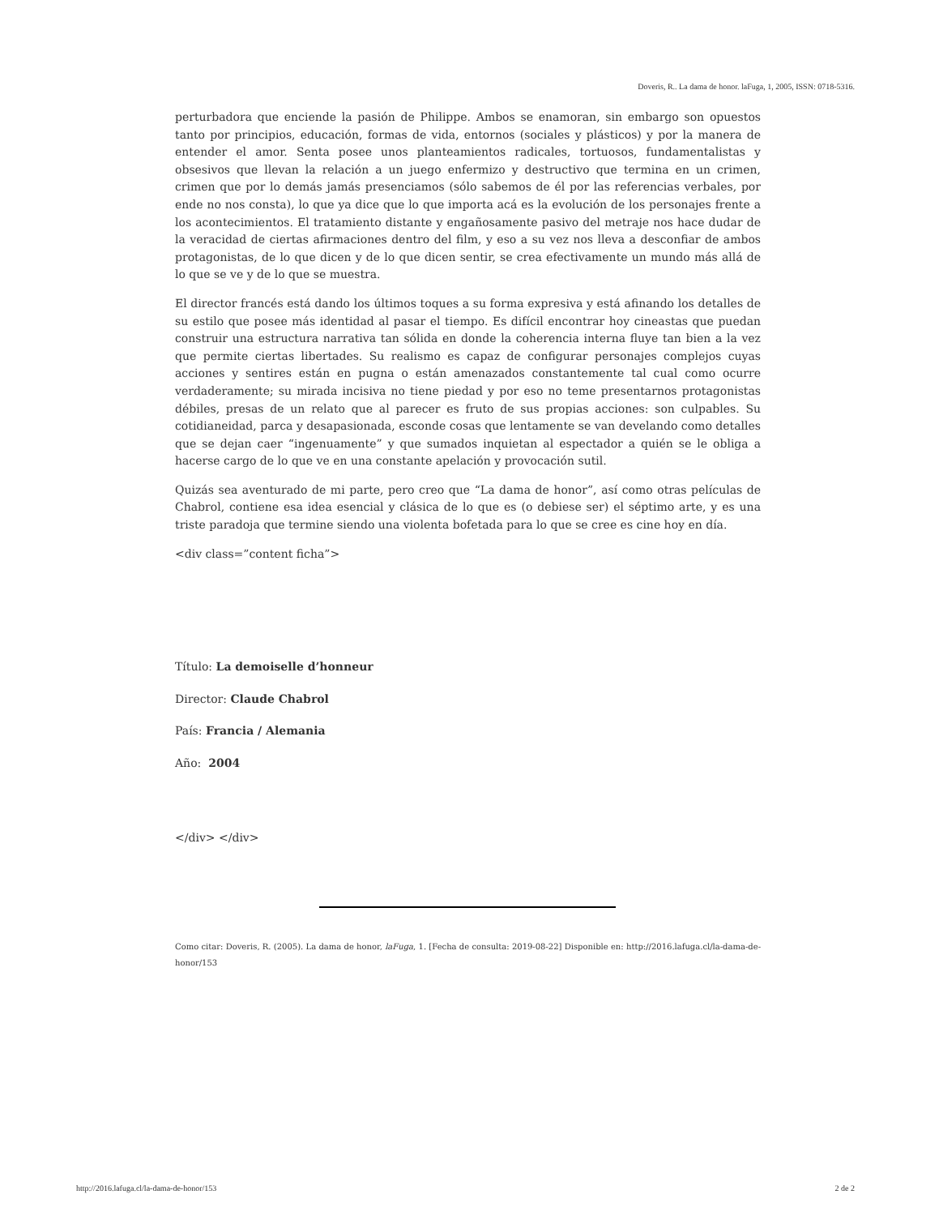Doveris, R.. La dama de honor. laFuga, 1, 2005, ISSN: 0718-5316.
perturbadora que enciende la pasión de Philippe. Ambos se enamoran, sin embargo son opuestos tanto por principios, educación, formas de vida, entornos (sociales y plásticos) y por la manera de entender el amor. Senta posee unos planteamientos radicales, tortuosos, fundamentalistas y obsesivos que llevan la relación a un juego enfermizo y destructivo que termina en un crimen, crimen que por lo demás jamás presenciamos (sólo sabemos de él por las referencias verbales, por ende no nos consta), lo que ya dice que lo que importa acá es la evolución de los personajes frente a los acontecimientos. El tratamiento distante y engañosamente pasivo del metraje nos hace dudar de la veracidad de ciertas afirmaciones dentro del film, y eso a su vez nos lleva a desconfiar de ambos protagonistas, de lo que dicen y de lo que dicen sentir, se crea efectivamente un mundo más allá de lo que se ve y de lo que se muestra.
El director francés está dando los últimos toques a su forma expresiva y está afinando los detalles de su estilo que posee más identidad al pasar el tiempo. Es difícil encontrar hoy cineastas que puedan construir una estructura narrativa tan sólida en donde la coherencia interna fluye tan bien a la vez que permite ciertas libertades. Su realismo es capaz de configurar personajes complejos cuyas acciones y sentires están en pugna o están amenazados constantemente tal cual como ocurre verdaderamente; su mirada incisiva no tiene piedad y por eso no teme presentarnos protagonistas débiles, presas de un relato que al parecer es fruto de sus propias acciones: son culpables. Su cotidianeidad, parca y desapasionada, esconde cosas que lentamente se van develando como detalles que se dejan caer “ingenuamente” y que sumados inquietan al espectador a quién se le obliga a hacerse cargo de lo que ve en una constante apelación y provocación sutil.
Quizás sea aventurado de mi parte, pero creo que “La dama de honor”, así como otras películas de Chabrol, contiene esa idea esencial y clásica de lo que es (o debiese ser) el séptimo arte, y es una triste paradoja que termine siendo una violenta bofetada para lo que se cree es cine hoy en día.
<div class=”content ficha”>
Título: La demoiselle d’honneur
Director: Claude Chabrol
País: Francia / Alemania
Año: 2004
</div> </div>
Como citar: Doveris, R. (2005). La dama de honor, laFuga, 1. [Fecha de consulta: 2019-08-22] Disponible en: http://2016.lafuga.cl/la-dama-de-honor/153
http://2016.lafuga.cl/la-dama-de-honor/153 2 de 2